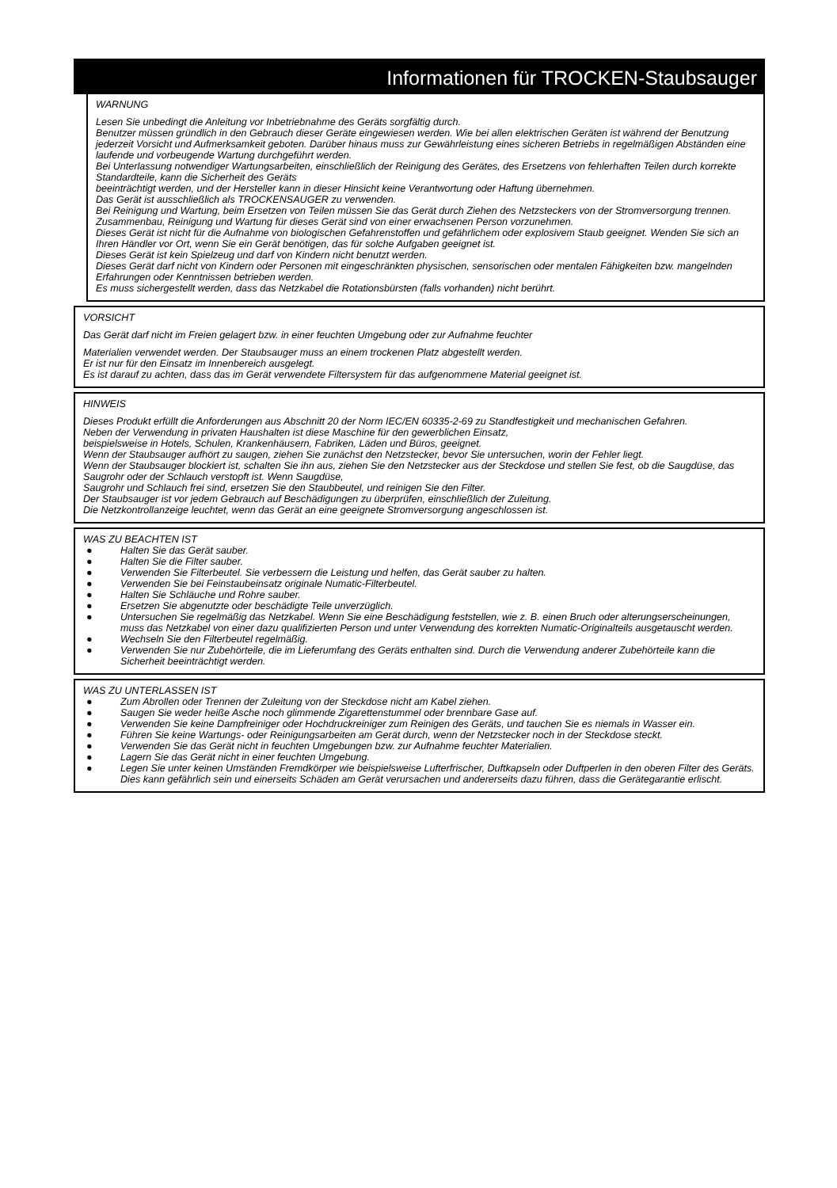Informationen für TROCKEN-Staubsauger
WARNUNG
Lesen Sie unbedingt die Anleitung vor Inbetriebnahme des Geräts sorgfältig durch.
Benutzer müssen gründlich in den Gebrauch dieser Geräte eingewiesen werden. Wie bei allen elektrischen Geräten ist während der Benutzung jederzeit Vorsicht und Aufmerksamkeit geboten. Darüber hinaus muss zur Gewährleistung eines sicheren Betriebs in regelmäßigen Abständen eine laufende und vorbeugende Wartung durchgeführt werden.
Bei Unterlassung notwendiger Wartungsarbeiten, einschließlich der Reinigung des Gerätes, des Ersetzens von fehlerhaften Teilen durch korrekte Standardteile, kann die Sicherheit des Geräts
beeinträchtigt werden, und der Hersteller kann in dieser Hinsicht keine Verantwortung oder Haftung übernehmen.
Das Gerät ist ausschließlich als TROCKENSAUGER zu verwenden.
Bei Reinigung und Wartung, beim Ersetzen von Teilen müssen Sie das Gerät durch Ziehen des Netzsteckers von der Stromversorgung trennen.
Zusammenbau, Reinigung und Wartung für dieses Gerät sind von einer erwachsenen Person vorzunehmen.
Dieses Gerät ist nicht für die Aufnahme von biologischen Gefahrenstoffen und gefährlichem oder explosivem Staub geeignet. Wenden Sie sich an Ihren Händler vor Ort, wenn Sie ein Gerät benötigen, das für solche Aufgaben geeignet ist.
Dieses Gerät ist kein Spielzeug und darf von Kindern nicht benutzt werden.
Dieses Gerät darf nicht von Kindern oder Personen mit eingeschränkten physischen, sensorischen oder mentalen Fähigkeiten bzw. mangelnden Erfahrungen oder Kenntnissen betrieben werden.
Es muss sichergestellt werden, dass das Netzkabel die Rotationsbürsten (falls vorhanden) nicht berührt.
VORSICHT
Das Gerät darf nicht im Freien gelagert bzw. in einer feuchten Umgebung oder zur Aufnahme feuchter
Materialien verwendet werden. Der Staubsauger muss an einem trockenen Platz abgestellt werden.
Er ist nur für den Einsatz im Innenbereich ausgelegt.
Es ist darauf zu achten, dass das im Gerät verwendete Filtersystem für das aufgenommene Material geeignet ist.
HINWEIS
Dieses Produkt erfüllt die Anforderungen aus Abschnitt 20 der Norm IEC/EN 60335-2-69 zu Standfestigkeit und mechanischen Gefahren.
Neben der Verwendung in privaten Haushalten ist diese Maschine für den gewerblichen Einsatz,
beispielsweise in Hotels, Schulen, Krankenhäusern, Fabriken, Läden und Büros, geeignet.
Wenn der Staubsauger aufhört zu saugen, ziehen Sie zunächst den Netzstecker, bevor Sie untersuchen, worin der Fehler liegt.
Wenn der Staubsauger blockiert ist, schalten Sie ihn aus, ziehen Sie den Netzstecker aus der Steckdose und stellen Sie fest, ob die Saugdüse, das Saugrohr oder der Schlauch verstopft ist. Wenn Saugdüse,
Saugrohr und Schlauch frei sind, ersetzen Sie den Staubbeutel, und reinigen Sie den Filter.
Der Staubsauger ist vor jedem Gebrauch auf Beschädigungen zu überprüfen, einschließlich der Zuleitung.
Die Netzkontrollanzeige leuchtet, wenn das Gerät an eine geeignete Stromversorgung angeschlossen ist.
WAS ZU BEACHTEN IST
● Halten Sie das Gerät sauber.
● Halten Sie die Filter sauber.
● Verwenden Sie Filterbeutel. Sie verbessern die Leistung und helfen, das Gerät sauber zu halten.
● Verwenden Sie bei Feinstaubeinsatz originale Numatic-Filterbeutel.
● Halten Sie Schläuche und Rohre sauber.
● Ersetzen Sie abgenutzte oder beschädigte Teile unverzüglich.
● Untersuchen Sie regelmäßig das Netzkabel. Wenn Sie eine Beschädigung feststellen, wie z. B. einen Bruch oder alterungserscheinungen, muss das Netzkabel von einer dazu qualifizierten Person und unter Verwendung des korrekten Numatic-Originalteils ausgetauscht werden.
● Wechseln Sie den Filterbeutel regelmäßig.
● Verwenden Sie nur Zubehörteile, die im Lieferumfang des Geräts enthalten sind. Durch die Verwendung anderer Zubehörteile kann die Sicherheit beeinträchtigt werden.
WAS ZU UNTERLASSEN IST
● Zum Abrollen oder Trennen der Zuleitung von der Steckdose nicht am Kabel ziehen.
● Saugen Sie weder heiße Asche noch glimmende Zigarettenstummel oder brennbare Gase auf.
● Verwenden Sie keine Dampfreiniger oder Hochdruckreiniger zum Reinigen des Geräts, und tauchen Sie es niemals in Wasser ein.
● Führen Sie keine Wartungs- oder Reinigungsarbeiten am Gerät durch, wenn der Netzstecker noch in der Steckdose steckt.
● Verwenden Sie das Gerät nicht in feuchten Umgebungen bzw. zur Aufnahme feuchter Materialien.
● Lagern Sie das Gerät nicht in einer feuchten Umgebung.
● Legen Sie unter keinen Umständen Fremdkörper wie beispielsweise Lufterfrischer, Duftkapseln oder Duftperlen in den oberen Filter des Geräts. Dies kann gefährlich sein und einerseits Schäden am Gerät verursachen und andererseits dazu führen, dass die Gerätegarantie erlischt.